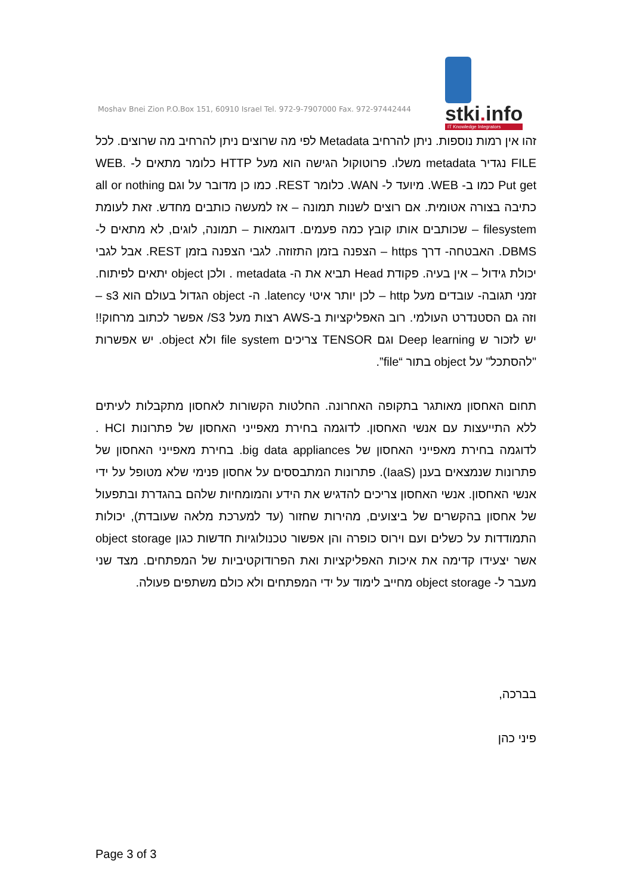stki. info
IT Knowledge Integrators
Moshav Bnei Zion P.O.Box 151, 60910 Israel Tel. 972-9-7907000 Fax. 972-97442444
זהו אין רמות נוספות. ניתן להרחיב Metadata לפי מה שרוצים ניתן להרחיב מה שרוצים. לכל FILE נגדיר metadata משלו. פרוטוקול הגישה הוא מעל HTTP כלומר מתאים ל- WEB. Put get כמו ב- WEB. מיועד ל- WAN. כלומר REST. כמו כן מדובר על וגם all or nothing כתיבה בצורה אטומית. אם רוצים לשנות תמונה – אז למעשה כותבים מחדש. זאת לעומת filesystem – שכותבים אותו קובץ כמה פעמים. דוגמאות – תמונה, לוגים, לא מתאים ל- DBMS. האבטחה- דרך https – הצפנה בזמן התזוזה. לגבי הצפנה בזמן REST. אבל לגבי יכולת גידול – אין בעיה. פקודת Head תביא את ה- metadata . ולכן object יתאים לפיתוח. זמני תגובה- עובדים מעל http – לכן יותר איטי latency. ה- object הגדול בעולם הוא s3 – וזה גם הסטנדרט העולמי. רוב האפליקציות ב-AWS רצות מעל S3/ אפשר לכתוב מרחוק!! יש לזכור ש Deep learning וגם TENSOR צריכים file system ולא object. יש אפשרות "להסתכל" על object בתור “file”.
תחום האחסון מאותגר בתקופה האחרונה. החלטות הקשורות לאחסון מתקבלות לעיתים ללא התייעצות עם אנשי האחסון. לדוגמה בחירת מאפייני האחסון של פתרונות HCI . לדוגמה בחירת מאפייני האחסון של big data appliances. בחירת מאפייני האחסון של פתרונות שנמצאים בענן (IaaS). פתרונות המתבססים על אחסון פנימי שלא מטופל על ידי אנשי האחסון. אנשי האחסון צריכים להדגיש את הידע והמומחיות שלהם בהגדרת ובתפעול של אחסון בהקשרים של ביצועים, מהירות שחזור (עד למערכת מלאה שעובדת), יכולות התמודדות על כשלים ועם וירוס כופרה והן אפשור טכנולוגיות חדשות כגון object storage אשר יצעידו קדימה את איכות האפליקציות ואת הפרודוקטיביות של המפתחים. מצד שני מעבר ל- object storage מחייב לימוד על ידי המפתחים ולא כולם משתפים פעולה.
בברכה,
פיני כהן
Page 3 of 3